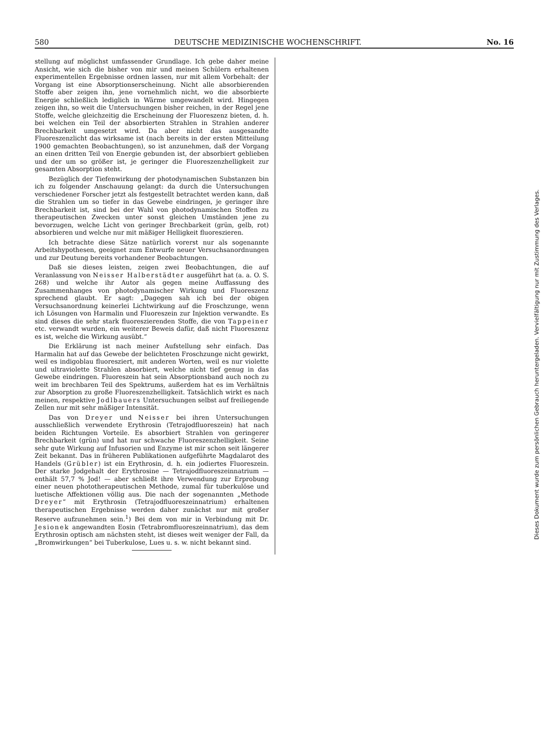580 DEUTSCHE MEDIZINISCHE WOCHENSCHRIFT. No. 16
stellung auf möglichst umfassender Grundlage. Ich gebe daher meine Ansicht, wie sich die bisher von mir und meinen Schülern erhaltenen experimentellen Ergebnisse ordnen lassen, nur mit allem Vorbehalt: der Vorgang ist eine Absorptionserscheinung. Nicht alle absorbierenden Stoffe aber zeigen ihn, jene vornehmlich nicht, wo die absorbierte Energie schließlich lediglich in Wärme umgewandelt wird. Hingegen zeigen ihn, so weit die Untersuchungen bisher reichen, in der Regel jene Stoffe, welche gleichzeitig die Erscheinung der Fluoreszenz bieten, d. h. bei welchen ein Teil der absorbierten Strahlen in Strahlen anderer Brechbarkeit umgesetzt wird. Da aber nicht das ausgesandte Fluoreszenzlicht das wirksame ist (nach bereits in der ersten Mitteilung 1900 gemachten Beobachtungen), so ist anzunehmen, daß der Vorgang an einen dritten Teil von Energie gebunden ist, der absorbiert geblieben und der um so größer ist, je geringer die Fluoreszenzhelligkeit zur gesamten Absorption steht.
Bezüglich der Tiefenwirkung der photodynamischen Substanzen bin ich zu folgender Anschauung gelangt: da durch die Untersuchungen verschiedener Forscher jetzt als festgestellt betrachtet werden kann, daß die Strahlen um so tiefer in das Gewebe eindringen, je geringer ihre Brechbarkeit ist, sind bei der Wahl von photodynamischen Stoffen zu therapeutischen Zwecken unter sonst gleichen Umständen jene zu bevorzugen, welche Licht von geringer Brechbarkeit (grün, gelb, rot) absorbieren und welche nur mit mäßiger Helligkeit fluoreszieren.
Ich betrachte diese Sätze natürlich vorerst nur als sogenannte Arbeitshypothesen, geeignet zum Entwurfe neuer Versuchsanordnungen und zur Deutung bereits vorhandener Beobachtungen.
Daß sie dieses leisten, zeigen zwei Beobachtungen, die auf Veranlassung von Neisser Halberstädter ausgeführt hat (a. a. O. S. 268) und welche ihr Autor als gegen meine Auffassung des Zusammenhanges von photodynamischer Wirkung und Fluoreszenz sprechend glaubt. Er sagt: „Dagegen sah ich bei der obigen Versuchsanordnung keinerlei Lichtwirkung auf die Froschzunge, wenn ich Lösungen von Harmalin und Fluoreszein zur Injektion verwandte. Es sind dieses die sehr stark fluoreszierenden Stoffe, die von Tappeiner etc. verwandt wurden, ein weiterer Beweis dafür, daß nicht Fluoreszenz es ist, welche die Wirkung ausübt.“
Die Erklärung ist nach meiner Aufstellung sehr einfach. Das Harmalin hat auf das Gewebe der belichteten Froschzunge nicht gewirkt, weil es indigoblau fluoresziert, mit anderen Worten, weil es nur violette und ultraviolette Strahlen absorbiert, welche nicht tief genug in das Gewebe eindringen. Fluoreszein hat sein Absorptionsband auch noch zu weit im brechbaren Teil des Spektrums, außerdem hat es im Verhältnis zur Absorption zu große Fluoreszenzhelligkeit. Tatsächlich wirkt es nach meinen, respektive Jodlbauers Untersuchungen selbst auf freiliegende Zellen nur mit sehr mäßiger Intensität.
Das von Dreyer und Neisser bei ihren Untersuchungen ausschließlich verwendete Erythrosin (Tetrajodfluoreszein) hat nach beiden Richtungen Vorteile. Es absorbiert Strahlen von geringerer Brechbarkeit (grün) und hat nur schwache Fluoreszenzhelligkeit. Seine sehr gute Wirkung auf Infusorien und Enzyme ist mir schon seit längerer Zeit bekannt. Das in früheren Publikationen aufgeführte Magdalarot des Handels (Grübler) ist ein Erythrosin, d. h. ein jodiertes Fluoreszein. Der starke Jodgehalt der Erythrosine — Tetrajodfluoreszeinnatrium — enthält 57,7 % Jod! — aber schließt ihre Verwendung zur Erprobung einer neuen phototherapeutischen Methode, zumal für tuberkulöse und luetische Affektionen völlig aus. Die nach der sogenannten „Methode Dreyer“ mit Erythrosin (Tetrajodfluoreszeinnatrium) erhaltenen therapeutischen Ergebnisse werden daher zunächst nur mit großer Reserve aufzunehmen sein.<sup>1</sup>) Bei dem von mir in Verbindung mit Dr. Jesionek angewandten Eosin (Tetrabromfluoreszeinnatrium), das dem Erythrosin optisch am nächsten steht, ist dieses weit weniger der Fall, da „Bromwirkungen“ bei Tuberkulose, Lues u. s. w. nicht bekannt sind.
Dieses Dokument wurde zum persönlichen Gebrauch heruntergeladen. Vervielfältigung nur mit Zustimmung des Verlages.